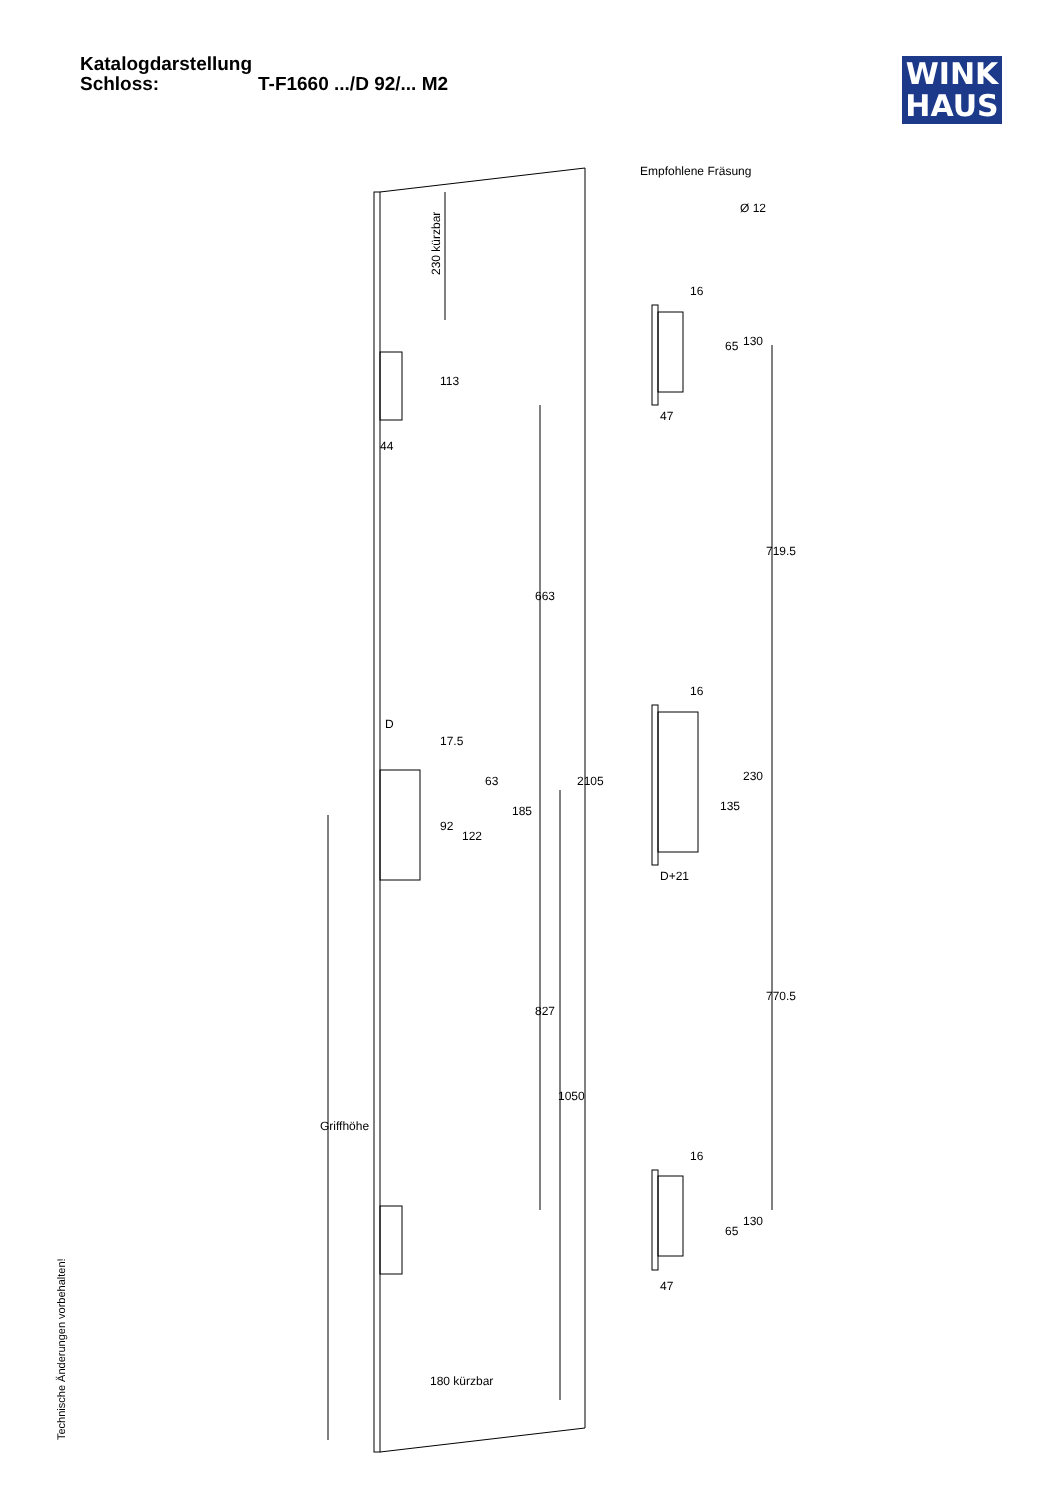Katalogdarstellung
Schloss: T-F1660 .../D 92/... M2
WINK
HAUS
Empfohlene Fräsung
Ø 12
230 kürzbar
113
44
663
D
17.5
63
185
92
122
2105
827
1050
Griffhöhe
180 kürzbar
16
65
130
47
719.5
16
230
135
D+21
770.5
16
65
130
47
Technische Änderungen vorbehalten!